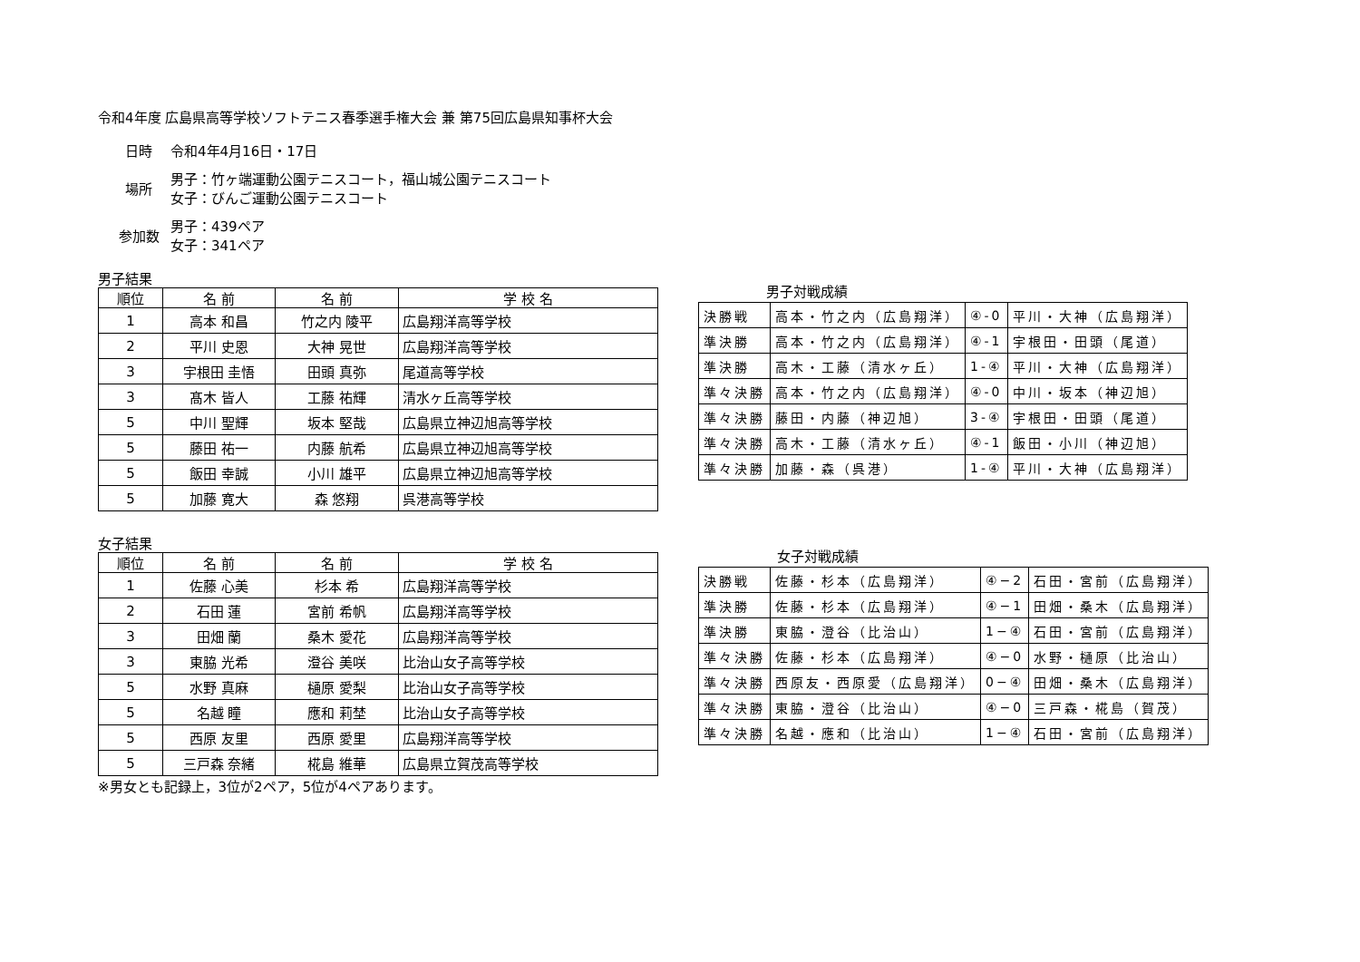令和4年度 広島県高等学校ソフトテニス春季選手権大会 兼 第75回広島県知事杯大会
日時 令和4年4月16日・17日
場所
男子：竹ヶ端運動公園テニスコート，福山城公園テニスコート
女子：びんご運動公園テニスコート
参加数
男子：439ペア
女子：341ペア
男子結果
| 順位 | 名 前 | 名 前 | 学 校 名 |
| --- | --- | --- | --- |
| 1 | 高本 和昌 | 竹之内 陵平 | 広島翔洋高等学校 |
| 2 | 平川 史恩 | 大神 晃世 | 広島翔洋高等学校 |
| 3 | 宇根田 圭悟 | 田頭 真弥 | 尾道高等学校 |
| 3 | 髙木 皆人 | 工藤 祐輝 | 清水ヶ丘高等学校 |
| 5 | 中川 聖輝 | 坂本 堅哉 | 広島県立神辺旭高等学校 |
| 5 | 藤田 祐一 | 内藤 航希 | 広島県立神辺旭高等学校 |
| 5 | 飯田 幸誠 | 小川 雄平 | 広島県立神辺旭高等学校 |
| 5 | 加藤 寛大 | 森 悠翔 | 呉港高等学校 |
男子対戦成績
| 決勝戦 | 高本・竹之内（広島翔洋） | ④-0 | 平川・大神（広島翔洋） |
| 準決勝 | 高本・竹之内（広島翔洋） | ④-1 | 宇根田・田頭（尾道） |
| 準決勝 | 高木・工藤（清水ヶ丘） | 1-④ | 平川・大神（広島翔洋） |
| 準々決勝 | 高本・竹之内（広島翔洋） | ④-0 | 中川・坂本（神辺旭） |
| 準々決勝 | 藤田・内藤（神辺旭） | 3-④ | 宇根田・田頭（尾道） |
| 準々決勝 | 高木・工藤（清水ヶ丘） | ④-1 | 飯田・小川（神辺旭） |
| 準々決勝 | 加藤・森（呉港） | 1-④ | 平川・大神（広島翔洋） |
女子結果
| 順位 | 名 前 | 名 前 | 学 校 名 |
| --- | --- | --- | --- |
| 1 | 佐藤 心美 | 杉本 希 | 広島翔洋高等学校 |
| 2 | 石田 蓮 | 宮前 希帆 | 広島翔洋高等学校 |
| 3 | 田畑 蘭 | 桑木 愛花 | 広島翔洋高等学校 |
| 3 | 東脇 光希 | 澄谷 美咲 | 比治山女子高等学校 |
| 5 | 水野 真麻 | 樋原 愛梨 | 比治山女子高等学校 |
| 5 | 名越 瞳 | 應和 莉埜 | 比治山女子高等学校 |
| 5 | 西原 友里 | 西原 愛里 | 広島翔洋高等学校 |
| 5 | 三戸森 奈緒 | 椛島 維華 | 広島県立賀茂高等学校 |
※男女とも記録上，3位が2ペア，5位が4ペアあります。
女子対戦成績
| 決勝戦 | 佐藤・杉本（広島翔洋） | ④−2 | 石田・宮前（広島翔洋） |
| 準決勝 | 佐藤・杉本（広島翔洋） | ④−1 | 田畑・桑木（広島翔洋） |
| 準決勝 | 東脇・澄谷（比治山） | 1−④ | 石田・宮前（広島翔洋） |
| 準々決勝 | 佐藤・杉本（広島翔洋） | ④−0 | 水野・樋原（比治山） |
| 準々決勝 | 西原友・西原愛（広島翔洋） | 0−④ | 田畑・桑木（広島翔洋） |
| 準々決勝 | 東脇・澄谷（比治山） | ④−0 | 三戸森・椛島（賀茂） |
| 準々決勝 | 名越・應和（比治山） | 1−④ | 石田・宮前（広島翔洋） |